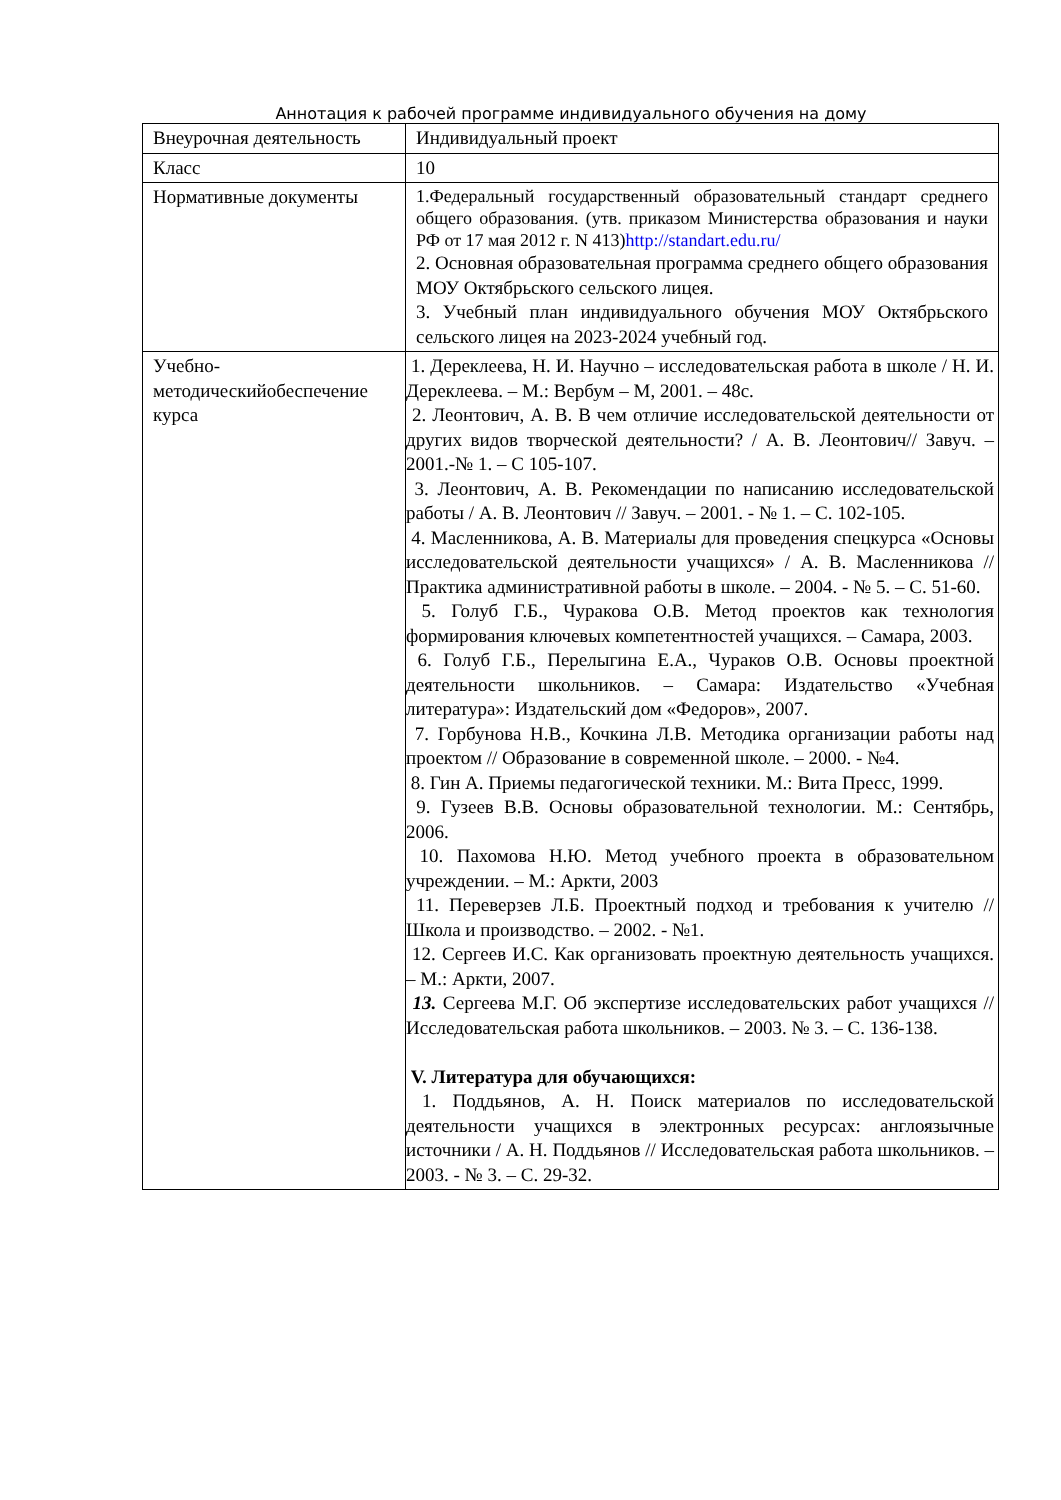Аннотация к рабочей программе индивидуального обучения на дому
| Внеурочная деятельность | Индивидуальный проект |
| Класс | 10 |
| Нормативные документы | 1.Федеральный государственный образовательный стандарт среднего общего образования. (утв. приказом Министерства образования и науки РФ от 17 мая 2012 г. N 413) http://standart.edu.ru/ 2. Основная образовательная программа среднего общего образования МОУ Октябрьского сельского лицея. 3. Учебный план индивидуального обучения МОУ Октябрьского сельского лицея на 2023-2024 учебный год. |
| Учебно-методическийобеспечение курса | 1. Дереклеева, Н. И. Научно – исследовательская работа в школе / Н. И. Дереклеева. – М.: Вербум – М, 2001. – 48с. 2. Леонтович, А. В. В чем отличие исследовательской деятельности от других видов творческой деятельности? / А. В. Леонтович// Завуч. – 2001.-№ 1. – С 105-107. 3. Леонтович, А. В. Рекомендации по написанию исследовательской работы / А. В. Леонтович // Завуч. – 2001. - № 1. – С. 102-105. 4. Масленникова, А. В. Материалы для проведения спецкурса «Основы исследовательской деятельности учащихся» / А. В. Масленникова // Практика административной работы в школе. – 2004. - № 5. – С. 51-60. 5. Голуб Г.Б., Чуракова О.В. Метод проектов как технология формирования ключевых компетентностей учащихся. – Самара, 2003. 6. Голуб Г.Б., Перелыгина Е.А., Чураков О.В. Основы проектной деятельности школьников. – Самара: Издательство «Учебная литература»: Издательский дом «Федоров», 2007. 7. Горбунова Н.В., Кочкина Л.В. Методика организации работы над проектом // Образование в современной школе. – 2000. - №4. 8. Гин А. Приемы педагогической техники. М.: Вита Пресс, 1999. 9. Гузеев В.В. Основы образовательной технологии. М.: Сентябрь, 2006. 10. Пахомова Н.Ю. Метод учебного проекта в образовательном учреждении. – М.: Аркти, 2003 11. Переверзев Л.Б. Проектный подход и требования к учителю // Школа и производство. – 2002. - №1. 12. Сергеев И.С. Как организовать проектную деятельность учащихся. – М.: Аркти, 2007. 13. Сергеева М.Г. Об экспертизе исследовательских работ учащихся // Исследовательская работа школьников. – 2003. № 3. – С. 136-138. V. Литература для обучающихся: 1. Поддьянов, А. Н. Поиск материалов по исследовательской деятельности учащихся в электронных ресурсах: англоязычные источники / А. Н. Поддьянов // Исследовательская работа школьников. – 2003. - № 3. – С. 29-32. |